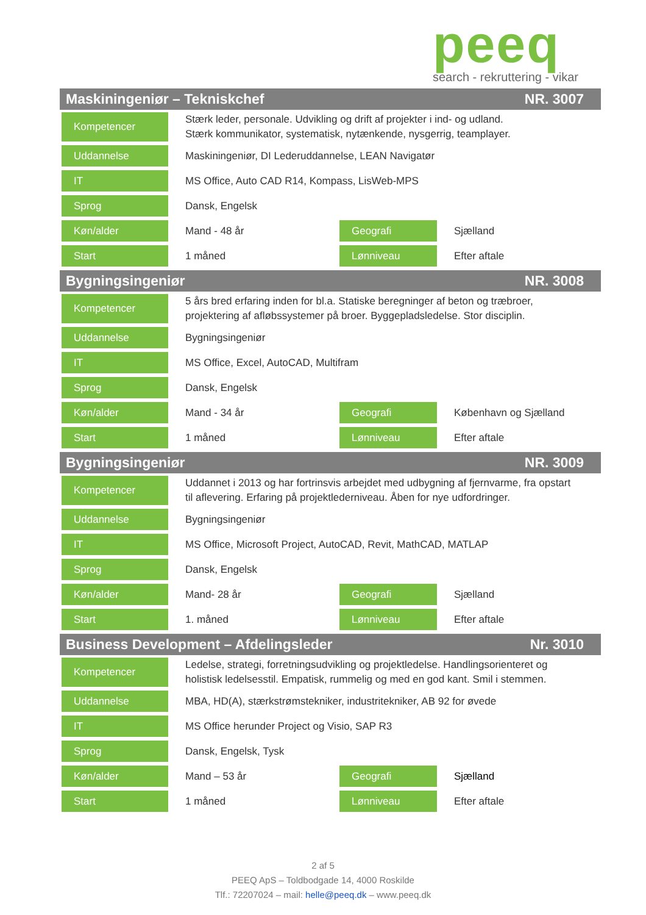peeq
search - rekruttering - vikar
Maskiningeniør – Tekniskchef NR. 3007
| Kompetencer | Stærk leder, personale. Udvikling og drift af projekter i ind- og udland. Stærk kommunikator, systematisk, nytænkende, nysgerrig, teamplayer. | | |
| Uddannelse | Maskiningeniør, DI Lederuddannelse, LEAN Navigatør | | |
| IT | MS Office, Auto CAD R14, Kompass, LisWeb-MPS | | |
| Sprog | Dansk, Engelsk | | |
| Køn/alder | Mand - 48 år | Geografi | Sjælland |
| Start | 1 måned | Lønniveau | Efter aftale |
Bygningsingeniør NR. 3008
| Kompetencer | 5 års bred erfaring inden for bl.a. Statiske beregninger af beton og træbroer, projektering af afløbssystemer på broer. Byggepladsledelse. Stor disciplin. | | |
| Uddannelse | Bygningsingeniør | | |
| IT | MS Office, Excel, AutoCAD, Multifram | | |
| Sprog | Dansk, Engelsk | | |
| Køn/alder | Mand - 34 år | Geografi | København og Sjælland |
| Start | 1 måned | Lønniveau | Efter aftale |
Bygningsingeniør NR. 3009
| Kompetencer | Uddannet i 2013 og har fortrinsvis arbejdet med udbygning af fjernvarme, fra opstart til aflevering. Erfaring på projektlederniveau. Åben for nye udfordringer. | | |
| Uddannelse | Bygningsingeniør | | |
| IT | MS Office, Microsoft Project, AutoCAD, Revit, MathCAD, MATLAP | | |
| Sprog | Dansk, Engelsk | | |
| Køn/alder | Mand- 28 år | Geografi | Sjælland |
| Start | 1. måned | Lønniveau | Efter aftale |
Business Development – Afdelingsleder Nr. 3010
| Kompetencer | Ledelse, strategi, forretningsudvikling og projektledelse. Handlingsorienteret og holistisk ledelsesstil. Empatisk, rummelig og med en god kant. Smil i stemmen. | | |
| Uddannelse | MBA, HD(A), stærkstrømstekniker, industritekniker, AB 92 for øvede | | |
| IT | MS Office herunder Project og Visio, SAP R3 | | |
| Sprog | Dansk, Engelsk, Tysk | | |
| Køn/alder | Mand – 53 år | Geografi | Sjælland |
| Start | 1 måned | Lønniveau | Efter aftale |
2 af 5
PEEQ ApS – Toldbodgade 14, 4000 Roskilde
Tlf.: 72207024 – mail: helle@peeq.dk – www.peeq.dk